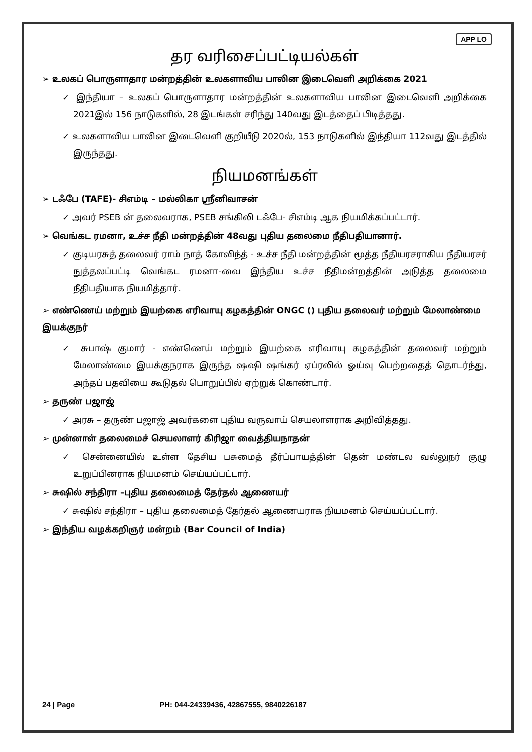APP LO
தர வரிசைப்பட்டியல்கள்
➢ உலகப் பொருளாதார மன்றத்தின் உலகளாவிய பாலின இடைவெளி அறிக்கை 2021
✓ இந்தியா – உலகப் பொருளாதார மன்றத்தின் உலகளாவிய பாலின இடைவெளி அறிக்கை 2021இல் 156 நாடுகளில், 28 இடங்கள் சரிந்து 140வது இடத்தைப் பிடித்தது.
✓ உலகளாவிய பாலின இடைவெளி குறியீடு 2020ல், 153 நாடுகளில் இந்தியா 112வது இடத்தில் இருந்தது.
நியமனங்கள்
➢ டஃபே (TAFE)- சிஎம்டி – மல்லிகா ஸ்ரீனிவாசன்
✓ அவர் PSEB ன் தலைவராக, PSEB சங்கிலி டஃபே- சிஎம்டி ஆக நியமிக்கப்பட்டார்.
➢ வெங்கட ரமனா, உச்ச நீதி மன்றத்தின் 48வது புதிய தலைமை நீதிபதியானார்.
✓ குடியரசுத் தலைவர் ராம் நாத் கோவிந்த் - உச்ச நீதி மன்றத்தின் மூத்த நீதியரசராகிய நீதியரசர் நுத்தலப்பட்டி வெங்கட ரமனா-வை இந்திய உச்ச நீதிமன்றத்தின் அடுத்த தலைமை நீதிபதியாக நியமித்தார்.
➢ எண்ணெய் மற்றும் இயற்கை எரிவாயு கழகத்தின் ONGC () புதிய தலைவர் மற்றும் மேலாண்மை இயக்குநர்
✓ சுபாஷ் குமார் - எண்ணெய் மற்றும் இயற்கை எரிவாயு கழகத்தின் தலைவர் மற்றும் மேலாண்மை இயக்குநராக இருந்த ஷஷி ஷங்கர் ஏப்ரலில் ஓய்வு பெற்றதைத் தொடர்ந்து, அந்தப் பதவியை கூடுதல் பொறுப்பில் ஏற்றுக் கொண்டார்.
➢ தருண் பஜாஜ்
✓ அரசு – தருண் பஜாஜ் அவர்களை புதிய வருவாய் செயலாளராக அறிவித்தது.
➢ முன்னாள் தலைமைச் செயலாளர் கிரிஜா வைத்தியநாதன்
✓ சென்னையில் உள்ள தேசிய பசுமைத் தீர்ப்பாயத்தின் தென் மண்டல வல்லுநர் குழு உறுப்பினராக நியமனம் செய்யப்பட்டார்.
➢ சுஷில் சந்திரா –புதிய தலைமைத் தேர்தல் ஆணையர்
✓ சுஷில் சந்திரா – புதிய தலைமைத் தேர்தல் ஆணையராக நியமனம் செய்யப்பட்டார்.
➢ இந்திய வழக்கறிஞர் மன்றம் (Bar Council of India)
24 | Page PH: 044-24339436, 42867555, 9840226187